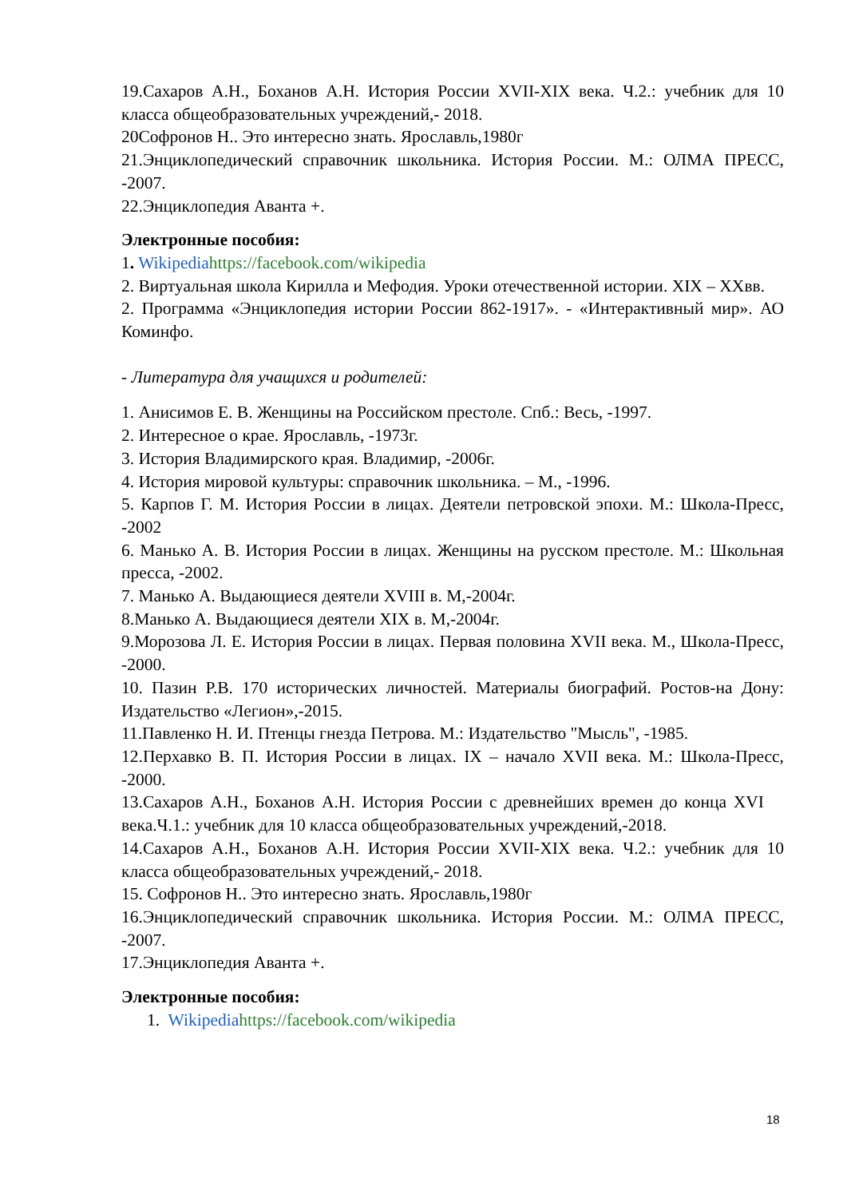19.Сахаров А.Н., Боханов А.Н. История России XVII-XIX века. Ч.2.: учебник для 10 класса общеобразовательных учреждений,- 2018.
20Софронов Н.. Это интересно знать. Ярославль,1980г
21.Энциклопедический справочник школьника. История России. М.: ОЛМА ПРЕСС, -2007.
22.Энциклопедия Аванта +.
Электронные пособия:
1. Wikipedia https://facebook.com/wikipedia
2. Виртуальная школа Кирилла и Мефодия. Уроки отечественной истории. XIX – XXвв.
2. Программа «Энциклопедия истории России 862-1917». - «Интерактивный мир». АО Коминфо.
- Литература для учащихся и родителей:
1. Анисимов Е. В. Женщины на Российском престоле. Спб.: Весь, -1997.
2. Интересное о крае. Ярославль, -1973г.
3. История Владимирского края. Владимир, -2006г.
4. История мировой культуры: справочник школьника. – М., -1996.
5. Карпов Г. М. История России в лицах. Деятели петровской эпохи. М.: Школа-Пресс, -2002
6. Манько А. В. История России в лицах. Женщины на русском престоле. М.: Школьная пресса, -2002.
7. Манько А. Выдающиеся деятели XVIII в. М,-2004г.
8.Манько А. Выдающиеся деятели XIX в. М,-2004г.
9.Морозова Л. Е. История России в лицах. Первая половина XVII века. М., Школа-Пресс, -2000.
10. Пазин Р.В. 170 исторических личностей. Материалы биографий. Ростов-на Дону: Издательство «Легион»,-2015.
11.Павленко Н. И. Птенцы гнезда Петрова. М.: Издательство "Мысль", -1985.
12.Перхавко В. П. История России в лицах. IX – начало XVII века. М.: Школа-Пресс, -2000.
13.Сахаров А.Н., Боханов А.Н. История России с древнейших времен до конца XVI века.Ч.1.: учебник для 10 класса общеобразовательных учреждений,-2018.
14.Сахаров А.Н., Боханов А.Н. История России XVII-XIX века. Ч.2.: учебник для 10 класса общеобразовательных учреждений,- 2018.
15. Софронов Н.. Это интересно знать. Ярославль,1980г
16.Энциклопедический справочник школьника. История России. М.: ОЛМА ПРЕСС, -2007.
17.Энциклопедия Аванта +.
Электронные пособия:
1. Wikipedia https://facebook.com/wikipedia
18